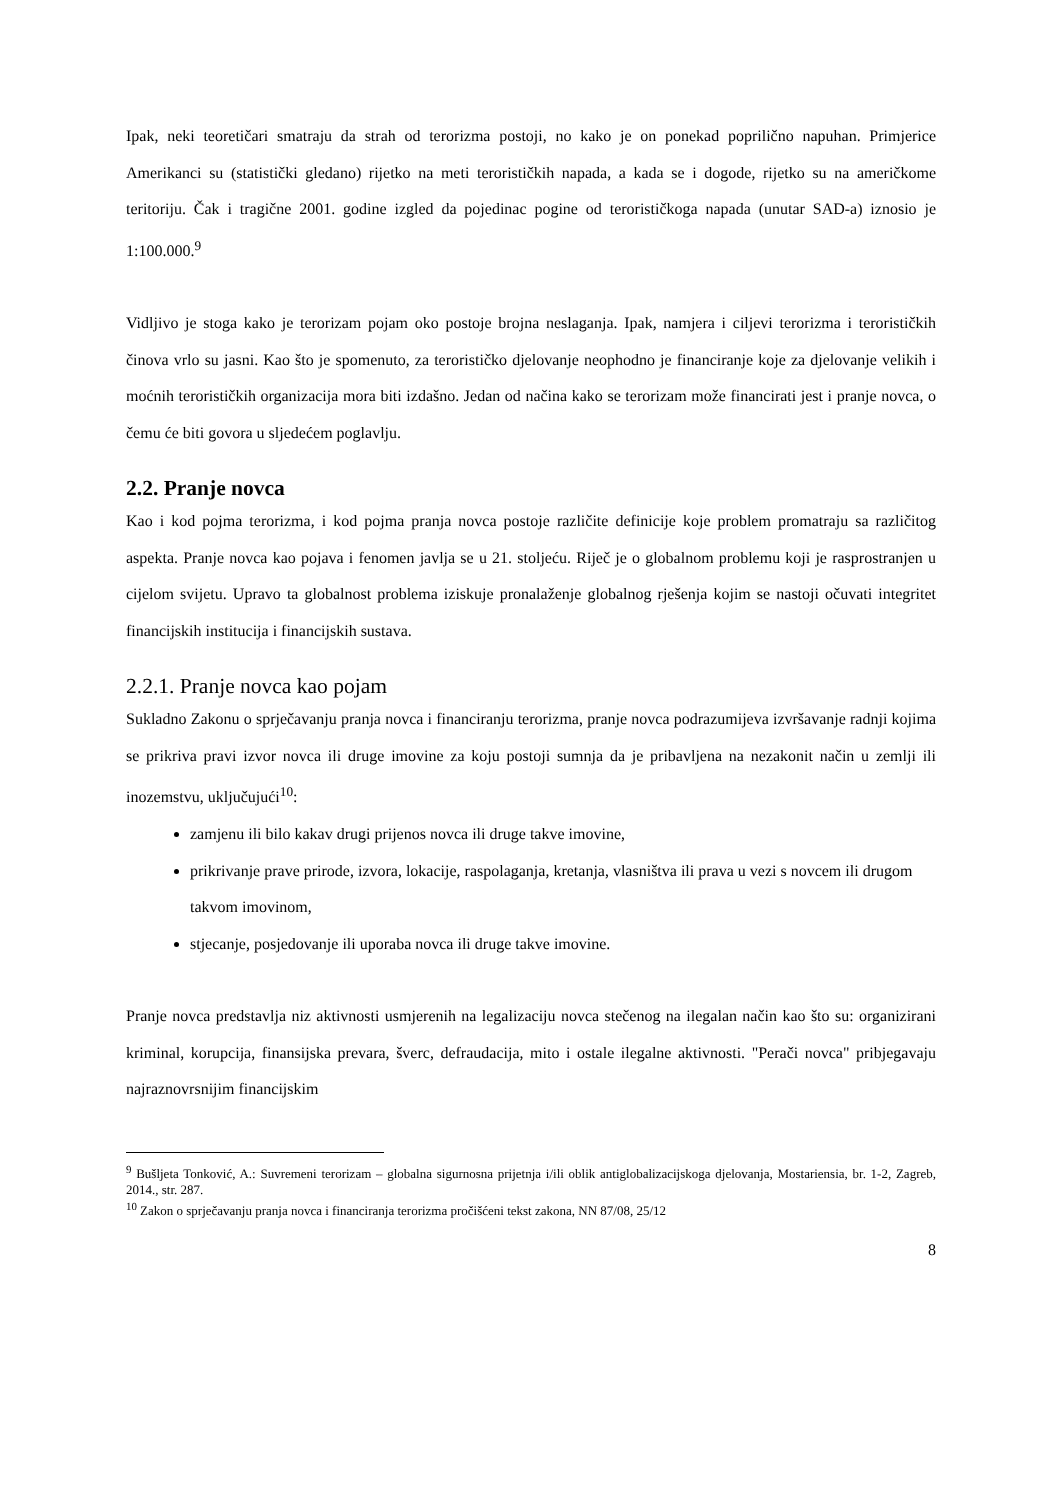Ipak, neki teoretičari smatraju da strah od terorizma postoji, no kako je on ponekad poprilično napuhan. Primjerice Amerikanci su (statistički gledano) rijetko na meti terorističkih napada, a kada se i dogode, rijetko su na američkome teritoriju. Čak i tragične 2001. godine izgled da pojedinac pogine od terorističkoga napada (unutar SAD-a) iznosio je 1:100.000.<sup>9</sup>
Vidljivo je stoga kako je terorizam pojam oko postoje brojna neslaganja. Ipak, namjera i ciljevi terorizma i terorističkih činova vrlo su jasni. Kao što je spomenuto, za terorističko djelovanje neophodno je financiranje koje za djelovanje velikih i moćnih terorističkih organizacija mora biti izdašno. Jedan od načina kako se terorizam može financirati jest i pranje novca, o čemu će biti govora u sljedećem poglavlju.
2.2. Pranje novca
Kao i kod pojma terorizma, i kod pojma pranja novca postoje različite definicije koje problem promatraju sa različitog aspekta. Pranje novca kao pojava i fenomen javlja se u 21. stoljeću. Riječ je o globalnom problemu koji je rasprostranjen u cijelom svijetu. Upravo ta globalnost problema iziskuje pronalaženje globalnog rješenja kojim se nastoji očuvati integritet financijskih institucija i financijskih sustava.
2.2.1. Pranje novca kao pojam
Sukladno Zakonu o sprječavanju pranja novca i financiranju terorizma, pranje novca podrazumijeva izvršavanje radnji kojima se prikriva pravi izvor novca ili druge imovine za koju postoji sumnja da je pribavljena na nezakonit način u zemlji ili inozemstvu, uključujući<sup>10</sup>:
zamjenu ili bilo kakav drugi prijenos novca ili druge takve imovine,
prikrivanje prave prirode, izvora, lokacije, raspolaganja, kretanja, vlasništva ili prava u vezi s novcem ili drugom takvom imovinom,
stjecanje, posjedovanje ili uporaba novca ili druge takve imovine.
Pranje novca predstavlja niz aktivnosti usmjerenih na legalizaciju novca stečenog na ilegalan način kao što su: organizirani kriminal, korupcija, finansijska prevara, šverc, defraudacija, mito i ostale ilegalne aktivnosti. "Perači novca" pribjegavaju najraznovrsnijim financijskim
<sup>9</sup> Bušljeta Tonković, A.: Suvremeni terorizam – globalna sigurnosna prijetnja i/ili oblik antiglobalizacijskoga djelovanja, Mostariensia, br. 1-2, Zagreb, 2014., str. 287.
<sup>10</sup> Zakon o sprječavanju pranja novca i financiranja terorizma pročišćeni tekst zakona, NN 87/08, 25/12
8